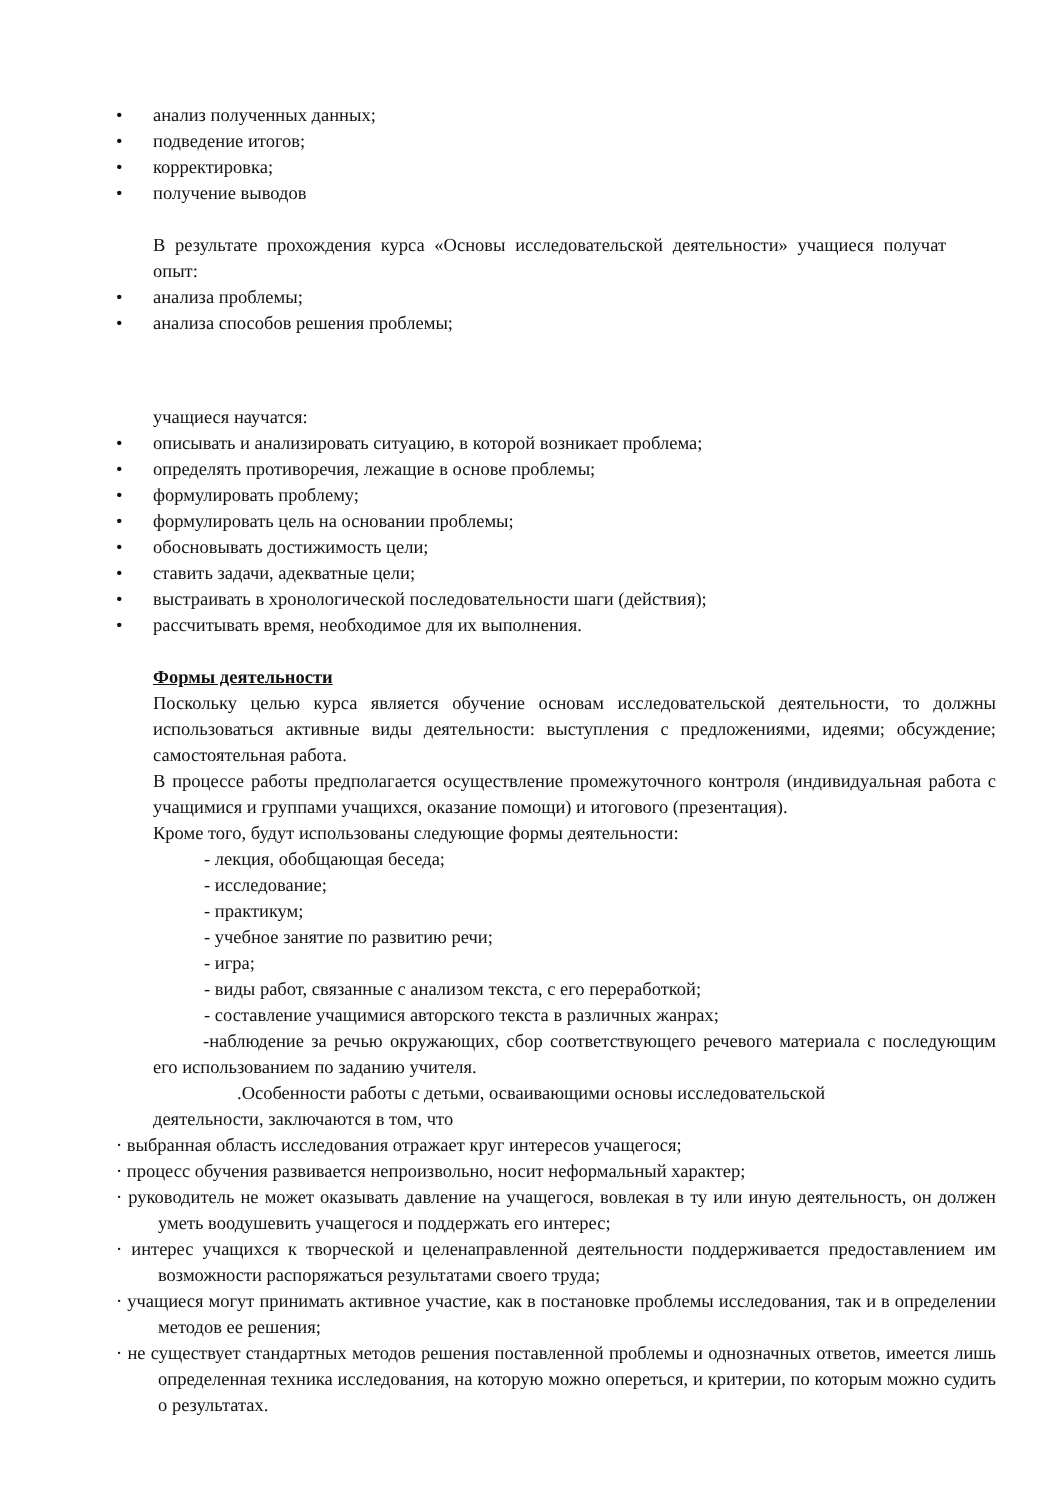• анализ полученных данных;
• подведение итогов;
• корректировка;
• получение выводов
В результате прохождения курса «Основы исследовательской деятельности» учащиеся получат опыт:
• анализа проблемы;
• анализа способов решения проблемы;
учащиеся научатся:
• описывать и анализировать ситуацию, в которой возникает проблема;
• определять противоречия, лежащие в основе проблемы;
• формулировать проблему;
• формулировать цель на основании проблемы;
• обосновывать достижимость цели;
• ставить задачи, адекватные цели;
• выстраивать в хронологической последовательности шаги (действия);
• рассчитывать время, необходимое для их выполнения.
Формы деятельности
Поскольку целью курса является обучение основам исследовательской деятельности, то должны использоваться активные виды деятельности: выступления с предложениями, идеями; обсуждение; самостоятельная работа.
В процессе работы предполагается осуществление промежуточного контроля (индивидуальная работа с учащимися и группами учащихся, оказание помощи) и итогового (презентация).
Кроме того, будут использованы следующие формы деятельности:
- лекция, обобщающая беседа;
- исследование;
- практикум;
- учебное занятие по развитию речи;
- игра;
- виды работ, связанные с анализом текста, с его переработкой;
- составление учащимися авторского текста в различных жанрах;
-наблюдение за речью окружающих, сбор соответствующего речевого материала с последующим его использованием по заданию учителя.
.Особенности работы с детьми, осваивающими основы исследовательской деятельности, заключаются в том, что
· выбранная область исследования отражает круг интересов учащегося;
· процесс обучения развивается непроизвольно, носит неформальный характер;
· руководитель не может оказывать давление на учащегося, вовлекая в ту или иную деятельность, он должен уметь воодушевить учащегося и поддержать его интерес;
· интерес учащихся к творческой и целенаправленной деятельности поддерживается предоставлением им возможности распоряжаться результатами своего труда;
· учащиеся могут принимать активное участие, как в постановке проблемы исследования, так и в определении методов ее решения;
· не существует стандартных методов решения поставленной проблемы и однозначных ответов, имеется лишь определенная техника исследования, на которую можно опереться, и критерии, по которым можно судить о результатах.